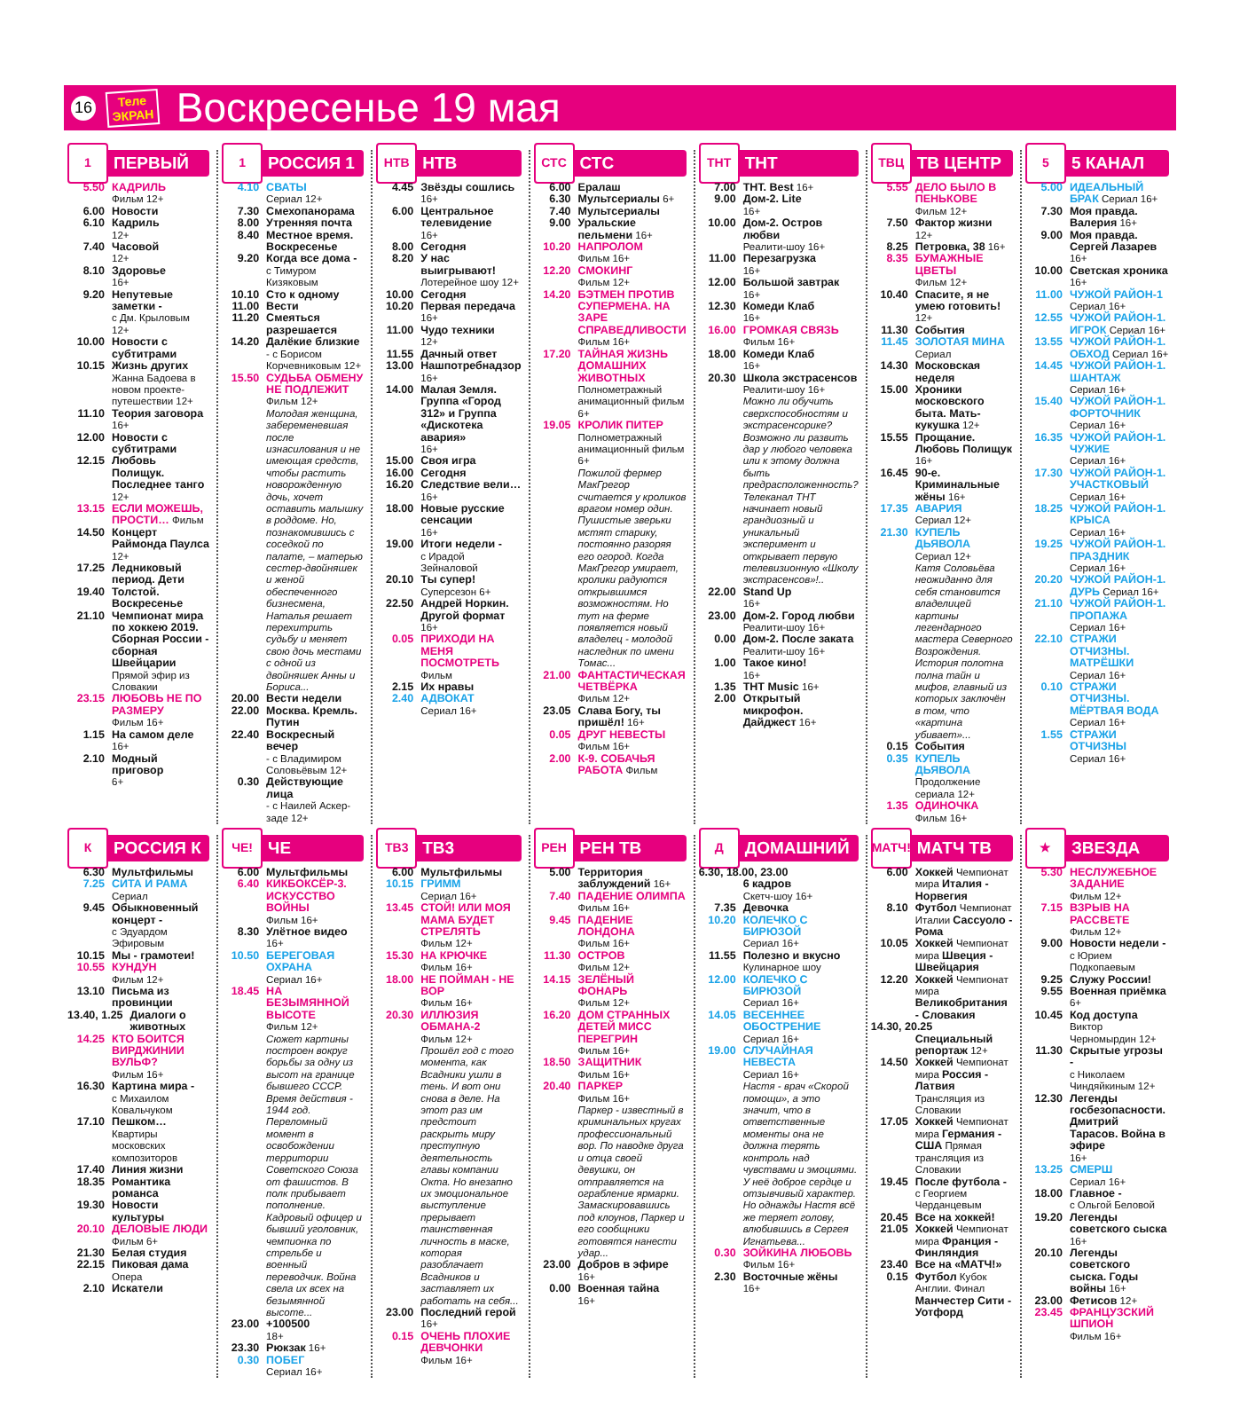16 Теле
ЭКРАН Воскресенье 19 мая
1 ПЕРВЫЙ
5.50 КАДРИЛЬ
Фильм 12+
6.00 Новости
6.10 Кадриль
12+
7.40 Часовой
12+
8.10 Здоровье
16+
9.20 Непутевые заметки -
с Дм. Крыловым
12+
10.00 Новости с субтитрами
10.15 Жизнь других
Жанна Бадоева в новом проекте-путешествии 12+
11.10 Теория заговора
16+
12.00 Новости с субтитрами
12.15 Любовь Полищук. Последнее танго
12+
13.15 ЕСЛИ МОЖЕШЬ, ПРОСТИ… Фильм
14.50 Концерт Раймонда Паулса
12+
17.25 Ледниковый период. Дети
19.40 Толстой. Воскресенье
21.10 Чемпионат мира по хоккею 2019. Сборная России - сборная Швейцарии
Прямой эфир из Словакии
23.15 ЛЮБОВЬ НЕ ПО РАЗМЕРУ
Фильм 16+
1.15 На самом деле
16+
2.10 Модный приговор
6+
1 РОССИЯ 1
4.10 СВАТЫ
Сериал 12+
7.30 Смехопанорама
8.00 Утренняя почта
8.40 Местное время. Воскресенье
9.20 Когда все дома -
с Тимуром Кизяковым
10.10 Сто к одному
11.00 Вести
11.20 Смеяться разрешается
14.20 Далёкие близкие
- с Борисом Корчевниковым 12+
15.50 СУДЬБА ОБМЕНУ НЕ ПОДЛЕЖИТ
Фильм 12+
Молодая женщина, забеременевшая после изнасилования и не имеющая средств, чтобы растить новорожденную дочь, хочет оставить малышку в роддоме. Но, познакомившись с соседкой по палате, – матерью сестер-двойняшек и женой обеспеченного бизнесмена, Наталья решает перехитрить судьбу и меняет свою дочь местами с одной из двойняшек Анны и Бориса...
20.00 Вести недели
22.00 Москва. Кремль. Путин
22.40 Воскресный вечер
- с Владимиром Соловьёвым 12+
0.30 Действующие лица
- с Наилей Аскер-заде 12+
НТВ НТВ
4.45 Звёзды сошлись
16+
6.00 Центральное телевидение
16+
8.00 Сегодня
8.20 У нас выигрывают!
Лотерейное шоу 12+
10.00 Сегодня
10.20 Первая передача
16+
11.00 Чудо техники
12+
11.55 Дачный ответ
13.00 Нашпотребнадзор
16+
14.00 Малая Земля. Группа «Город 312» и Группа «Дискотека авария»
16+
15.00 Своя игра
16.00 Сегодня
16.20 Следствие вели…
16+
18.00 Новые русские сенсации
16+
19.00 Итоги недели -
с Ирадой Зейналовой
20.10 Ты супер!
Суперсезон 6+
22.50 Андрей Норкин. Другой формат
16+
0.05 ПРИХОДИ НА МЕНЯ ПОСМОТРЕТЬ
Фильм
2.15 Их нравы
2.40 АДВОКАТ
Сериал 16+
СТС СТС
6.00 Ералаш
6.30 Мультсериалы 6+
7.40 Мультсериалы
9.00 Уральские пельмени 16+
10.20 НАПРОЛОМ
Фильм 16+
12.20 СМОКИНГ
Фильм 12+
14.20 БЭТМЕН ПРОТИВ СУПЕРМЕНА. НА ЗАРЕ СПРАВЕДЛИВОСТИ
Фильм 16+
17.20 ТАЙНАЯ ЖИЗНЬ ДОМАШНИХ ЖИВОТНЫХ
Полнометражный анимационный фильм 6+
19.05 КРОЛИК ПИТЕР
Полнометражный анимационный фильм 6+
Пожилой фермер МакГрегор считается у кроликов врагом номер один. Пушистые зверьки мстят старику, постоянно разоряя его огород. Когда МакГрегор умирает, кролики радуются открывшимся возможностям. Но тут на ферме появляется новый владелец - молодой наследник по имени Томас...
21.00 ФАНТАСТИЧЕСКАЯ ЧЕТВЁРКА
Фильм 12+
23.05 Слава Богу, ты пришёл! 16+
0.05 ДРУГ НЕВЕСТЫ
Фильм 16+
2.00 К-9. СОБАЧЬЯ РАБОТА Фильм
ТНТ ТНТ
7.00 ТНТ. Best 16+
9.00 Дом-2. Lite
16+
10.00 Дом-2. Остров любви
Реалити-шоу 16+
11.00 Перезагрузка
16+
12.00 Большой завтрак
16+
12.30 Комеди Клаб
16+
16.00 ГРОМКАЯ СВЯЗЬ
Фильм 16+
18.00 Комеди Клаб
16+
20.30 Школа экстрасенсов
Реалити-шоу 16+
Можно ли обучить сверхспособностям и экстрасенсорике? Возможно ли развить дар у любого человека или к этому должна быть предрасположенность? Телеканал ТНТ начинает новый грандиозный и уникальный эксперимент и открывает первую телевизионную «Школу экстрасенсов»!..
22.00 Stand Up
16+
23.00 Дом-2. Город любви
Реалити-шоу 16+
0.00 Дом-2. После заката
Реалити-шоу 16+
1.00 Такое кино!
16+
1.35 THT Music 16+
2.00 Открытый микрофон. Дайджест 16+
ТВЦ ТВ ЦЕНТР
5.55 ДЕЛО БЫЛО В ПЕНЬКОВЕ
Фильм 12+
7.50 Фактор жизни
12+
8.25 Петровка, 38 16+
8.35 БУМАЖНЫЕ ЦВЕТЫ
Фильм 12+
10.40 Спасите, я не умею готовить!
12+
11.30 События
11.45 ЗОЛОТАЯ МИНА
Сериал
14.30 Московская неделя
15.00 Хроники московского быта. Мать-кукушка 12+
15.55 Прощание. Любовь Полищук
16+
16.45 90-е. Криминальные жёны 16+
17.35 АВАРИЯ
Сериал 12+
21.30 КУПЕЛЬ ДЬЯВОЛА
Сериал 12+
Катя Соловьёва неожиданно для себя становится владелицей картины легендарного мастера Северного Возрождения. История полотна полна тайн и мифов, главный из которых заключён в том, что «картина убивает»...
0.15 События
0.35 КУПЕЛЬ ДЬЯВОЛА
Продолжение сериала 12+
1.35 ОДИНОЧКА
Фильм 16+
5 5 КАНАЛ
5.00 ИДЕАЛЬНЫЙ БРАК Сериал 16+
7.30 Моя правда. Валерия 16+
9.00 Моя правда. Сергей Лазарев
16+
10.00 Светская хроника
16+
11.00 ЧУЖОЙ РАЙОН-1
Сериал 16+
12.55 ЧУЖОЙ РАЙОН-1. ИГРОК Сериал 16+
13.55 ЧУЖОЙ РАЙОН-1. ОБХОД Сериал 16+
14.45 ЧУЖОЙ РАЙОН-1. ШАНТАЖ
Сериал 16+
15.40 ЧУЖОЙ РАЙОН-1. ФОРТОЧНИК
Сериал 16+
16.35 ЧУЖОЙ РАЙОН-1. ЧУЖИЕ
Сериал 16+
17.30 ЧУЖОЙ РАЙОН-1. УЧАСТКОВЫЙ
Сериал 16+
18.25 ЧУЖОЙ РАЙОН-1. КРЫСА
Сериал 16+
19.25 ЧУЖОЙ РАЙОН-1. ПРАЗДНИК
Сериал 16+
20.20 ЧУЖОЙ РАЙОН-1. ДУРЬ Сериал 16+
21.10 ЧУЖОЙ РАЙОН-1. ПРОПАЖА
Сериал 16+
22.10 СТРАЖИ ОТЧИЗНЫ. МАТРЁШКИ
Сериал 16+
0.10 СТРАЖИ ОТЧИЗНЫ. МЁРТВАЯ ВОДА
Сериал 16+
1.55 СТРАЖИ ОТЧИЗНЫ
Сериал 16+
К РОССИЯ К
6.30 Мультфильмы
7.25 СИТА И РАМА
Сериал
9.45 Обыкновенный концерт -
с Эдуардом Эфировым
10.15 Мы - грамотеи!
10.55 КУНДУН
Фильм 12+
13.10 Письма из провинции
13.40, 1.25 Диалоги о животных
14.25 КТО БОИТСЯ ВИРДЖИНИИ ВУЛЬФ?
Фильм 16+
16.30 Картина мира -
с Михаилом Ковальчуком
17.10 Пешком…
Квартиры московских композиторов
17.40 Линия жизни
18.35 Романтика романса
19.30 Новости культуры
20.10 ДЕЛОВЫЕ ЛЮДИ
Фильм 6+
21.30 Белая студия
22.15 Пиковая дама
Опера
2.10 Искатели
ЧЕ! ЧЕ
6.00 Мультфильмы
6.40 КИКБОКСЁР-3. ИСКУССТВО ВОЙНЫ
Фильм 16+
8.30 Улётное видео
16+
10.50 БЕРЕГОВАЯ ОХРАНА
Сериал 16+
18.45 НА БЕЗЫМЯННОЙ ВЫСОТЕ
Фильм 12+
Сюжет картины построен вокруг борьбы за одну из высот на границе бывшего СССР. Время действия - 1944 год. Переломный момент в освобождении территории Советского Союза от фашистов. В полк прибывает пополнение. Кадровый офицер и бывший уголовник, чемпионка по стрельбе и военный переводчик. Война свела их всех на безымянной высоте...
23.00 +100500
18+
23.30 Рюкзак 16+
0.30 ПОБЕГ
Сериал 16+
ТВ3 ТВ3
6.00 Мультфильмы
10.15 ГРИММ
Сериал 16+
13.45 СТОЙ! ИЛИ МОЯ МАМА БУДЕТ СТРЕЛЯТЬ
Фильм 12+
15.30 НА КРЮЧКЕ
Фильм 16+
18.00 НЕ ПОЙМАН - НЕ ВОР
Фильм 16+
20.30 ИЛЛЮЗИЯ ОБМАНА-2
Фильм 12+
Прошёл год с того момента, как Всадники ушли в тень. И вот они снова в деле. На этот раз им предстоит раскрыть миру преступную деятельность главы компании Окта. Но внезапно их эмоциональное выступление прерывает таинственная личность в маске, которая разоблачает Всадников и заставляет их работать на себя...
23.00 Последний герой
16+
0.15 ОЧЕНЬ ПЛОХИЕ ДЕВЧОНКИ
Фильм 16+
РЕН РЕН ТВ
5.00 Территория заблуждений 16+
7.40 ПАДЕНИЕ ОЛИМПА
Фильм 16+
9.45 ПАДЕНИЕ ЛОНДОНА
Фильм 16+
11.30 ОСТРОВ
Фильм 12+
14.15 ЗЕЛЁНЫЙ ФОНАРЬ
Фильм 12+
16.20 ДОМ СТРАННЫХ ДЕТЕЙ МИСС ПЕРЕГРИН
Фильм 16+
18.50 ЗАЩИТНИК
Фильм 16+
20.40 ПАРКЕР
Фильм 16+
Паркер - известный в криминальных кругах профессиональный вор. По наводке друга и отца своей девушки, он отправляется на ограбление ярмарки. Замаскировавшись под клоунов, Паркер и его сообщники готовятся нанести удар...
23.00 Добров в эфире
16+
0.00 Военная тайна
16+
Д ДОМАШНИЙ
6.30, 18.00, 23.00
6 кадров
Скетч-шоу 16+
7.35 Девочка
10.20 КОЛЕЧКО С БИРЮЗОЙ
Сериал 16+
11.55 Полезно и вкусно
Кулинарное шоу
12.00 КОЛЕЧКО С БИРЮЗОЙ
Сериал 16+
14.05 ВЕСЕННЕЕ ОБОСТРЕНИЕ
Сериал 16+
19.00 СЛУЧАЙНАЯ НЕВЕСТА
Сериал 16+
Настя - врач «Скорой помощи», а это значит, что в ответственные моменты она не должна терять контроль над чувствами и эмоциями. У неё доброе сердце и отзывчивый характер. Но однажды Настя всё же теряет голову, влюбившись в Сергея Игнатьева...
0.30 ЗОЙКИНА ЛЮБОВЬ
Фильм 16+
2.30 Восточные жёны
16+
МАТЧ! МАТЧ ТВ
6.00 Хоккей Чемпионат мира Италия - Норвегия
8.10 Футбол Чемпионат Италии Сассуоло - Рома
10.05 Хоккей Чемпионат мира Швеция - Швейцария
12.20 Хоккей Чемпионат мира Великобритания - Словакия
14.30, 20.25
Специальный репортаж 12+
14.50 Хоккей Чемпионат мира Россия - Латвия Трансляция из Словакии
17.05 Хоккей Чемпионат мира Германия - США Прямая трансляция из Словакии
19.45 После футбола -
с Георгием Черданцевым
20.45 Все на хоккей!
21.05 Хоккей Чемпионат мира Франция - Финляндия
23.40 Все на «МАТЧ!»
0.15 Футбол Кубок Англии. Финал Манчестер Сити - Уотфорд
★ ЗВЕЗДА
5.30 НЕСЛУЖЕБНОЕ ЗАДАНИЕ
Фильм 12+
7.15 ВЗРЫВ НА РАССВЕТЕ
Фильм 12+
9.00 Новости недели -
с Юрием Подкопаевым
9.25 Служу России!
9.55 Военная приёмка
6+
10.45 Код доступа
Виктор Черномырдин 12+
11.30 Скрытые угрозы -
с Николаем Чиндяйкиным 12+
12.30 Легенды госбезопасности. Дмитрий Тарасов. Война в эфире
16+
13.25 СМЕРШ
Сериал 16+
18.00 Главное -
с Ольгой Беловой
19.20 Легенды советского сыска
16+
20.10 Легенды советского сыска. Годы войны 16+
23.00 Фетисов 12+
23.45 ФРАНЦУЗСКИЙ ШПИОН
Фильм 16+